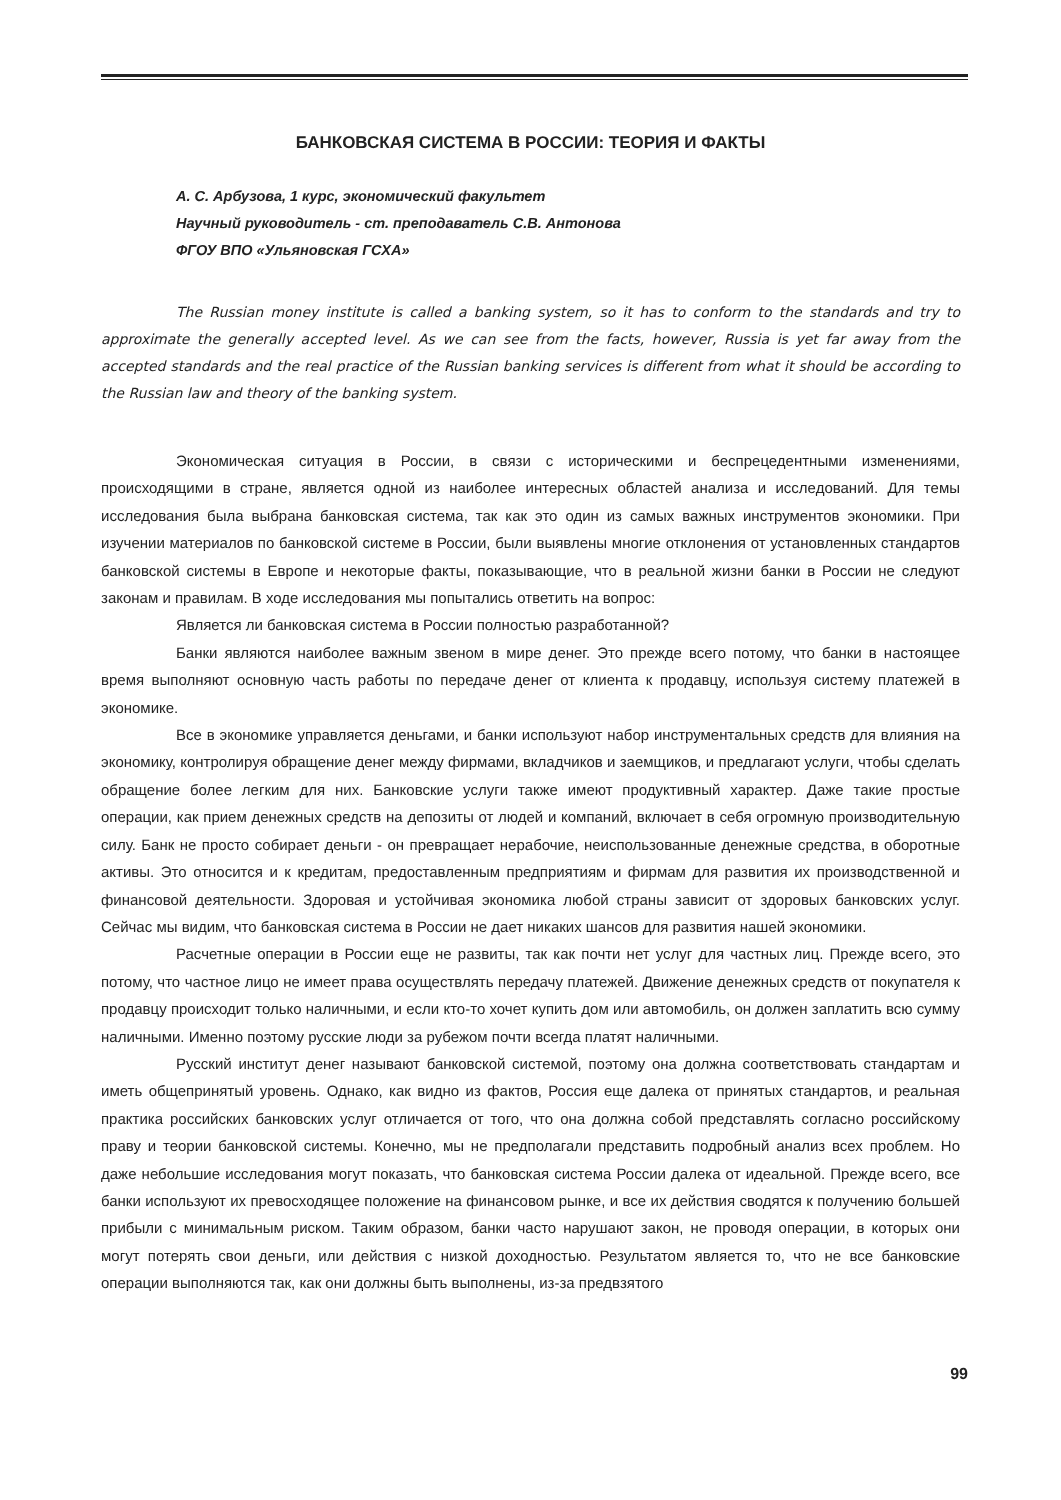БАНКОВСКАЯ СИСТЕМА В РОССИИ: ТЕОРИЯ И ФАКТЫ
А. С. Арбузова, 1 курс, экономический факультет
Научный руководитель - ст. преподаватель С.В. Антонова
ФГОУ ВПО «Ульяновская ГСХА»
The Russian money institute is called a banking system, so it has to conform to the standards and try to approximate the generally accepted level. As we can see from the facts, however, Russia is yet far away from the accepted standards and the real practice of the Russian banking services is different from what it should be according to the Russian law and theory of the banking system.
Экономическая ситуация в России, в связи с историческими и беспрецедентными изменениями, происходящими в стране, является одной из наиболее интересных областей анализа и исследований. Для темы исследования была выбрана банковская система, так как это один из самых важных инструментов экономики. При изучении материалов по банковской системе в России, были выявлены многие отклонения от установленных стандартов банковской системы в Европе и некоторые факты, показывающие, что в реальной жизни банки в России не следуют законам и правилам. В ходе исследования мы попытались ответить на вопрос:
Является ли банковская система в России полностью разработанной?
Банки являются наиболее важным звеном в мире денег. Это прежде всего потому, что банки в настоящее время выполняют основную часть работы по передаче денег от клиента к продавцу, используя систему платежей в экономике.
Все в экономике управляется деньгами, и банки используют набор инструментальных средств для влияния на экономику, контролируя обращение денег между фирмами, вкладчиков и заемщиков, и предлагают услуги, чтобы сделать обращение более легким для них. Банковские услуги также имеют продуктивный характер. Даже такие простые операции, как прием денежных средств на депозиты от людей и компаний, включает в себя огромную производительную силу. Банк не просто собирает деньги - он превращает нерабочие, неиспользованные денежные средства, в оборотные активы. Это относится и к кредитам, предоставленным предприятиям и фирмам для развития их производственной и финансовой деятельности. Здоровая и устойчивая экономика любой страны зависит от здоровых банковских услуг. Сейчас мы видим, что банковская система в России не дает никаких шансов для развития нашей экономики.
Расчетные операции в России еще не развиты, так как почти нет услуг для частных лиц. Прежде всего, это потому, что частное лицо не имеет права осуществлять передачу платежей. Движение денежных средств от покупателя к продавцу происходит только наличными, и если кто-то хочет купить дом или автомобиль, он должен заплатить всю сумму наличными. Именно поэтому русские люди за рубежом почти всегда платят наличными.
Русский институт денег называют банковской системой, поэтому она должна соответствовать стандартам и иметь общепринятый уровень. Однако, как видно из фактов, Россия еще далека от принятых стандартов, и реальная практика российских банковских услуг отличается от того, что она должна собой представлять согласно российскому праву и теории банковской системы. Конечно, мы не предполагали представить подробный анализ всех проблем. Но даже небольшие исследования могут показать, что банковская система России далека от идеальной. Прежде всего, все банки используют их превосходящее положение на финансовом рынке, и все их действия сводятся к получению большей прибыли с минимальным риском. Таким образом, банки часто нарушают закон, не проводя операции, в которых они могут потерять свои деньги, или действия с низкой доходностью. Результатом является то, что не все банковские операции выполняются так, как они должны быть выполнены, из-за предвзятого
99